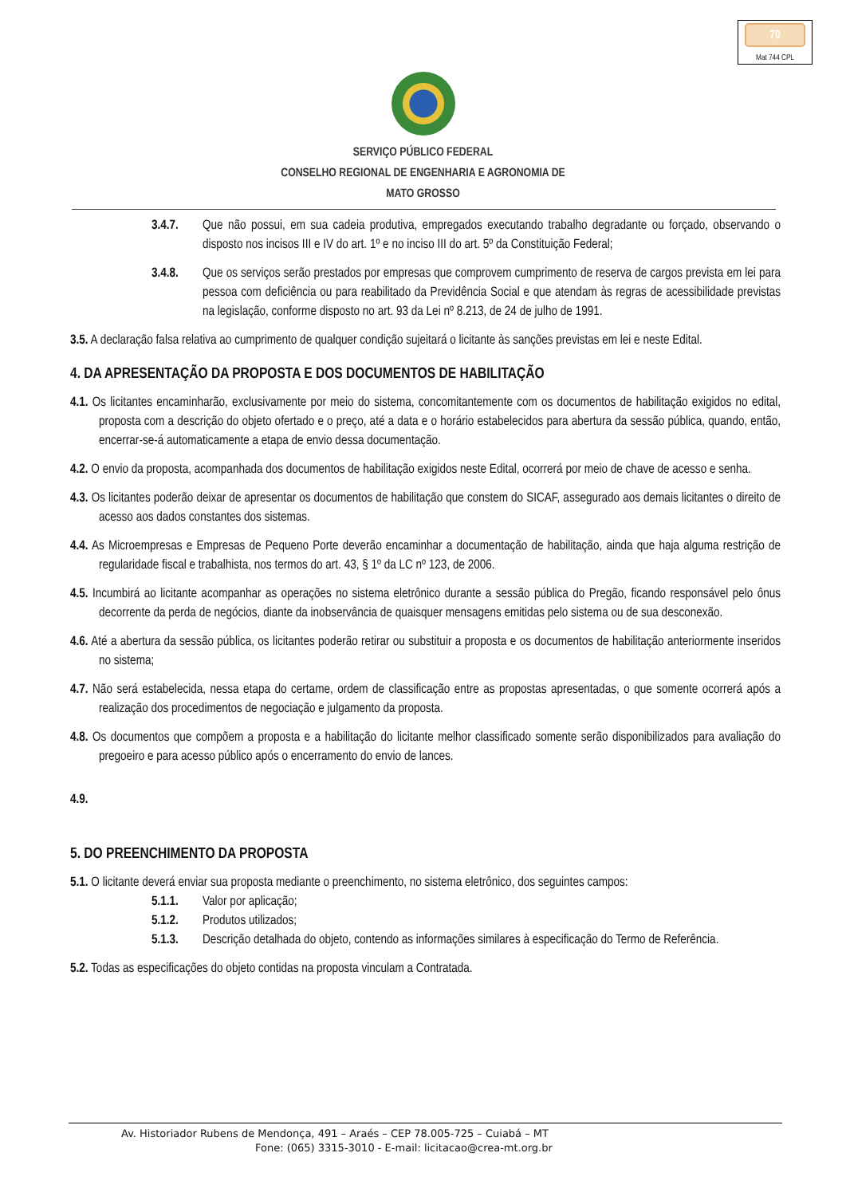70
Mat 744 CPL
SERVIÇO PÚBLICO FEDERAL
CONSELHO REGIONAL DE ENGENHARIA E AGRONOMIA DE
MATO GROSSO
3.4.7. Que não possui, em sua cadeia produtiva, empregados executando trabalho degradante ou forçado, observando o disposto nos incisos III e IV do art. 1º e no inciso III do art. 5º da Constituição Federal;
3.4.8. Que os serviços serão prestados por empresas que comprovem cumprimento de reserva de cargos prevista em lei para pessoa com deficiência ou para reabilitado da Previdência Social e que atendam às regras de acessibilidade previstas na legislação, conforme disposto no art. 93 da Lei nº 8.213, de 24 de julho de 1991.
3.5. A declaração falsa relativa ao cumprimento de qualquer condição sujeitará o licitante às sanções previstas em lei e neste Edital.
4. DA APRESENTAÇÃO DA PROPOSTA E DOS DOCUMENTOS DE HABILITAÇÃO
4.1. Os licitantes encaminharão, exclusivamente por meio do sistema, concomitantemente com os documentos de habilitação exigidos no edital, proposta com a descrição do objeto ofertado e o preço, até a data e o horário estabelecidos para abertura da sessão pública, quando, então, encerrar-se-á automaticamente a etapa de envio dessa documentação.
4.2. O envio da proposta, acompanhada dos documentos de habilitação exigidos neste Edital, ocorrerá por meio de chave de acesso e senha.
4.3. Os licitantes poderão deixar de apresentar os documentos de habilitação que constem do SICAF, assegurado aos demais licitantes o direito de acesso aos dados constantes dos sistemas.
4.4. As Microempresas e Empresas de Pequeno Porte deverão encaminhar a documentação de habilitação, ainda que haja alguma restrição de regularidade fiscal e trabalhista, nos termos do art. 43, § 1º da LC nº 123, de 2006.
4.5. Incumbirá ao licitante acompanhar as operações no sistema eletrônico durante a sessão pública do Pregão, ficando responsável pelo ônus decorrente da perda de negócios, diante da inobservância de quaisquer mensagens emitidas pelo sistema ou de sua desconexão.
4.6. Até a abertura da sessão pública, os licitantes poderão retirar ou substituir a proposta e os documentos de habilitação anteriormente inseridos no sistema;
4.7. Não será estabelecida, nessa etapa do certame, ordem de classificação entre as propostas apresentadas, o que somente ocorrerá após a realização dos procedimentos de negociação e julgamento da proposta.
4.8. Os documentos que compõem a proposta e a habilitação do licitante melhor classificado somente serão disponibilizados para avaliação do pregoeiro e para acesso público após o encerramento do envio de lances.
4.9.
5. DO PREENCHIMENTO DA PROPOSTA
5.1. O licitante deverá enviar sua proposta mediante o preenchimento, no sistema eletrônico, dos seguintes campos:
5.1.1. Valor por aplicação;
5.1.2. Produtos utilizados;
5.1.3. Descrição detalhada do objeto, contendo as informações similares à especificação do Termo de Referência.
5.2. Todas as especificações do objeto contidas na proposta vinculam a Contratada.
Av. Historiador Rubens de Mendonça, 491 – Araés – CEP 78.005-725 – Cuiabá – MT
Fone: (065) 3315-3010 - E-mail: licitacao@crea-mt.org.br